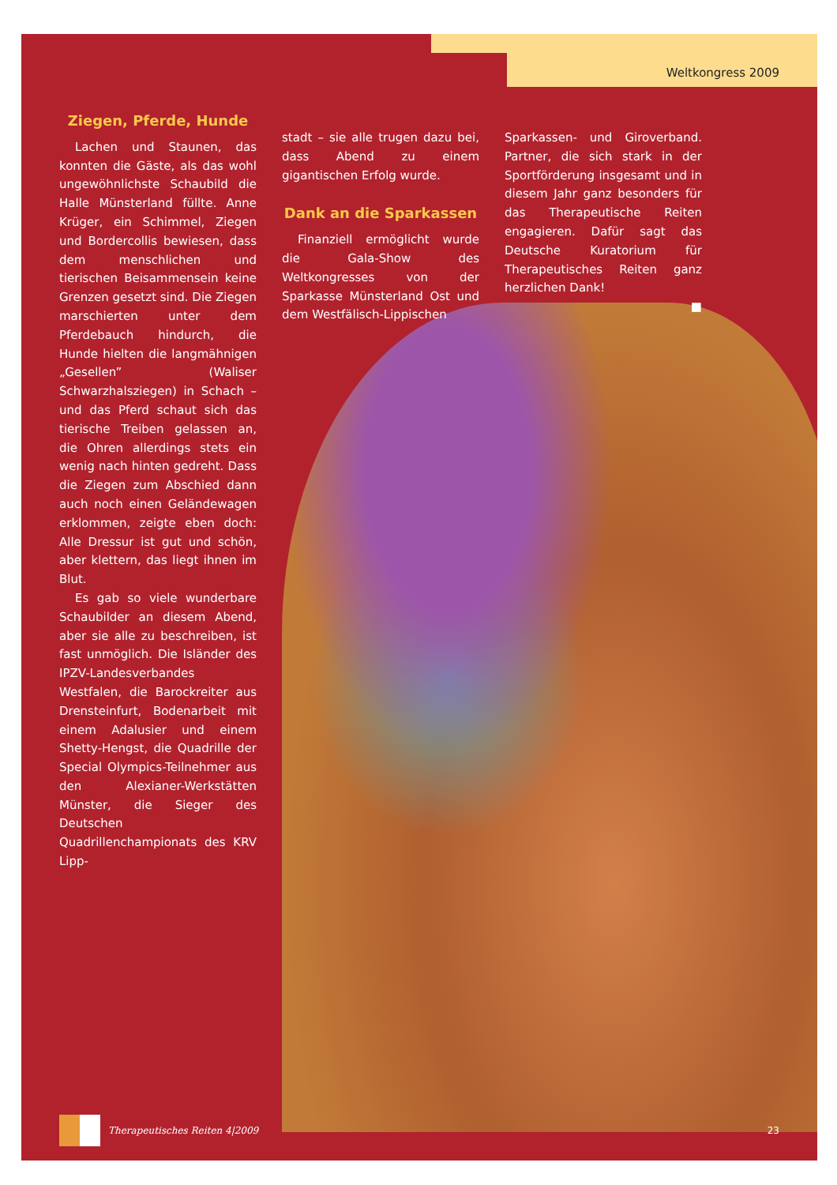Weltkongress 2009
Ziegen, Pferde, Hunde
Lachen und Staunen, das konnten die Gäste, als das wohl ungewöhnlichste Schaubild die Halle Münsterland füllte. Anne Krüger, ein Schimmel, Ziegen und Bordercollis bewiesen, dass dem menschlichen und tierischen Beisammensein keine Grenzen gesetzt sind. Die Ziegen marschierten unter dem Pferdebauch hindurch, die Hunde hielten die langmähnigen „Gesellen” (Waliser Schwarzhalsziegen) in Schach – und das Pferd schaut sich das tierische Treiben gelassen an, die Ohren allerdings stets ein wenig nach hinten gedreht. Dass die Ziegen zum Abschied dann auch noch einen Geländewagen erklommen, zeigte eben doch: Alle Dressur ist gut und schön, aber klettern, das liegt ihnen im Blut.
Es gab so viele wunderbare Schaubilder an diesem Abend, aber sie alle zu beschreiben, ist fast unmöglich. Die Isländer des IPZV-Landesverbandes Westfalen, die Barockreiter aus Drensteinfurt, Bodenarbeit mit einem Adalusier und einem Shetty-Hengst, die Quadrille der Special Olympics-Teilnehmer aus den Alexianer-Werkstätten Münster, die Sieger des Deutschen Quadrillenchampionats des KRV Lipp-
stadt – sie alle trugen dazu bei, dass Abend zu einem gigantischen Erfolg wurde.
Dank an die Sparkassen
Finanziell ermöglicht wurde die Gala-Show des Weltkongresses von der Sparkasse Münsterland Ost und dem Westfälisch-Lippischen
Sparkassen- und Giroverband. Partner, die sich stark in der Sportförderung insgesamt und in diesem Jahr ganz besonders für das Therapeutische Reiten engagieren. Dafür sagt das Deutsche Kuratorium für Therapeutisches Reiten ganz herzlichen Dank!
■
Therapeutisches Reiten 4|2009 23